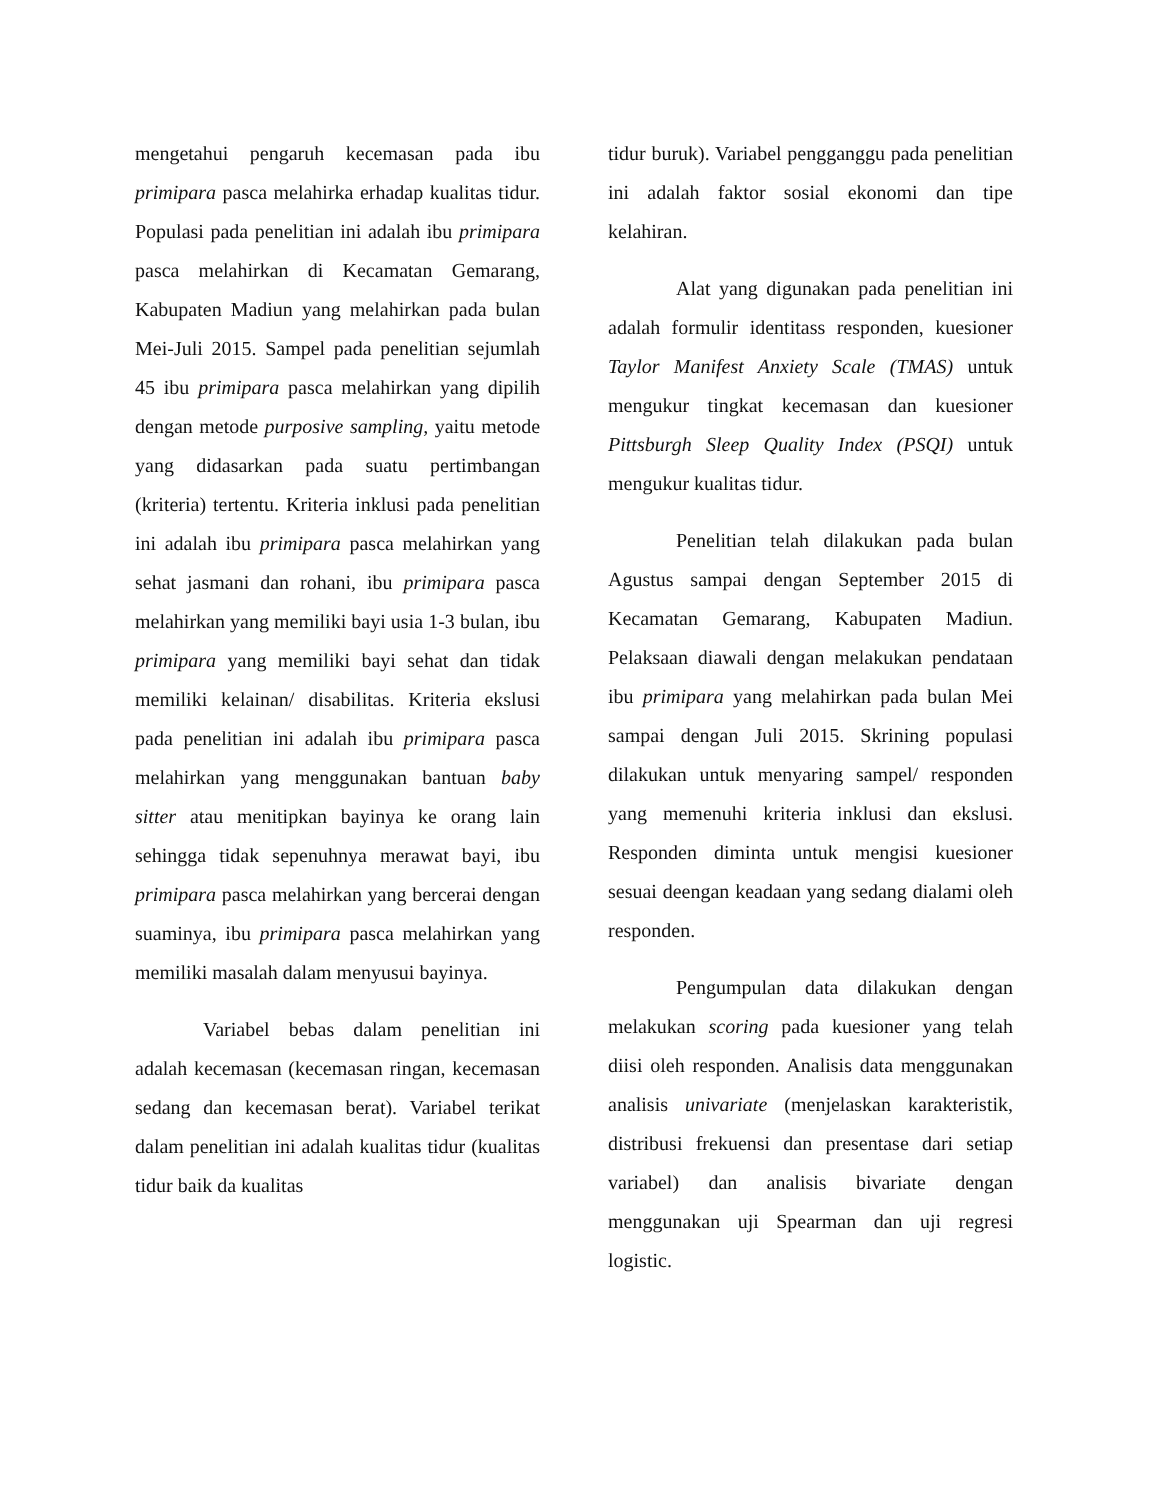mengetahui pengaruh kecemasan pada ibu primipara pasca melahirka erhadap kualitas tidur. Populasi pada penelitian ini adalah ibu primipara pasca melahirkan di Kecamatan Gemarang, Kabupaten Madiun yang melahirkan pada bulan Mei-Juli 2015. Sampel pada penelitian sejumlah 45 ibu primipara pasca melahirkan yang dipilih dengan metode purposive sampling, yaitu metode yang didasarkan pada suatu pertimbangan (kriteria) tertentu. Kriteria inklusi pada penelitian ini adalah ibu primipara pasca melahirkan yang sehat jasmani dan rohani, ibu primipara pasca melahirkan yang memiliki bayi usia 1-3 bulan, ibu primipara yang memiliki bayi sehat dan tidak memiliki kelainan/ disabilitas. Kriteria ekslusi pada penelitian ini adalah ibu primipara pasca melahirkan yang menggunakan bantuan baby sitter atau menitipkan bayinya ke orang lain sehingga tidak sepenuhnya merawat bayi, ibu primipara pasca melahirkan yang bercerai dengan suaminya, ibu primipara pasca melahirkan yang memiliki masalah dalam menyusui bayinya.
Variabel bebas dalam penelitian ini adalah kecemasan (kecemasan ringan, kecemasan sedang dan kecemasan berat). Variabel terikat dalam penelitian ini adalah kualitas tidur (kualitas tidur baik da kualitas
tidur buruk). Variabel pengganggu pada penelitian ini adalah faktor sosial ekonomi dan tipe kelahiran.
Alat yang digunakan pada penelitian ini adalah formulir identitass responden, kuesioner Taylor Manifest Anxiety Scale (TMAS) untuk mengukur tingkat kecemasan dan kuesioner Pittsburgh Sleep Quality Index (PSQI) untuk mengukur kualitas tidur.
Penelitian telah dilakukan pada bulan Agustus sampai dengan September 2015 di Kecamatan Gemarang, Kabupaten Madiun. Pelaksaan diawali dengan melakukan pendataan ibu primipara yang melahirkan pada bulan Mei sampai dengan Juli 2015. Skrining populasi dilakukan untuk menyaring sampel/ responden yang memenuhi kriteria inklusi dan ekslusi. Responden diminta untuk mengisi kuesioner sesuai deengan keadaan yang sedang dialami oleh responden.
Pengumpulan data dilakukan dengan melakukan scoring pada kuesioner yang telah diisi oleh responden. Analisis data menggunakan analisis univariate (menjelaskan karakteristik, distribusi frekuensi dan presentase dari setiap variabel) dan analisis bivariate dengan menggunakan uji Spearman dan uji regresi logistic.